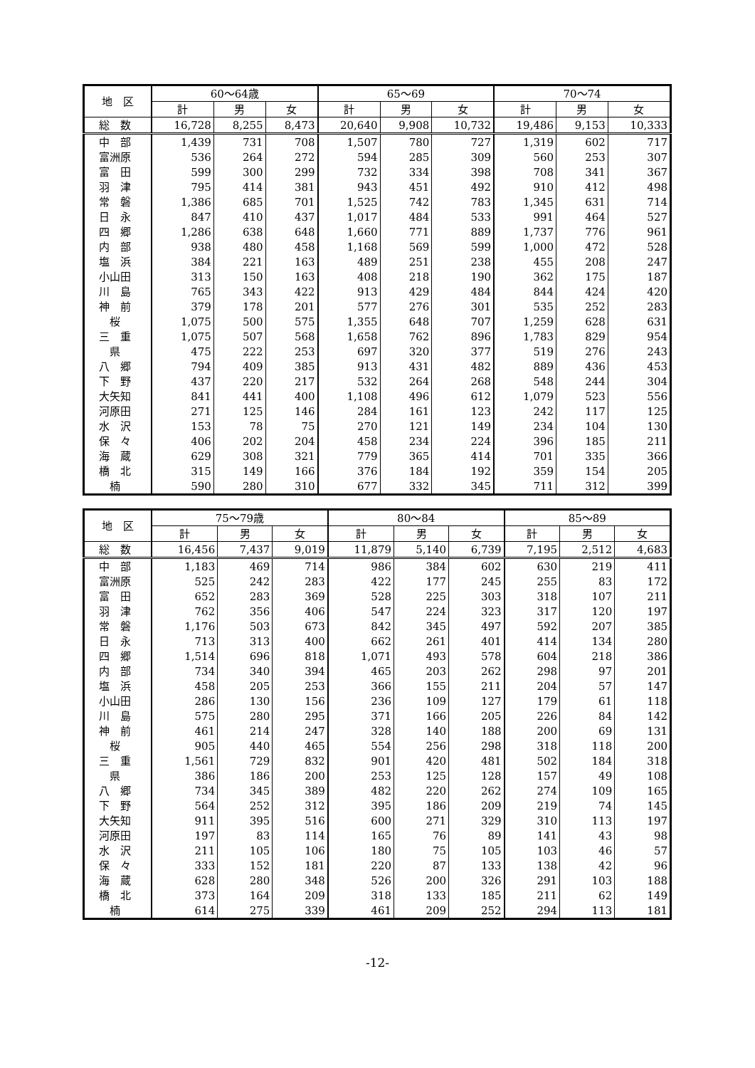| 地 区 | 60～64歳 | | | 65～69 | | | 70～74 | | |
| --- | --- | --- | --- | --- | --- | --- | --- | --- | --- |
| | 計 | 男 | 女 | 計 | 男 | 女 | 計 | 男 | 女 |
| 総 数 | 16,728 | 8,255 | 8,473 | 20,640 | 9,908 | 10,732 | 19,486 | 9,153 | 10,333 |
| 中 部 | 1,439 | 731 | 708 | 1,507 | 780 | 727 | 1,319 | 602 | 717 |
| 富洲原 | 536 | 264 | 272 | 594 | 285 | 309 | 560 | 253 | 307 |
| 富 田 | 599 | 300 | 299 | 732 | 334 | 398 | 708 | 341 | 367 |
| 羽 津 | 795 | 414 | 381 | 943 | 451 | 492 | 910 | 412 | 498 |
| 常 磐 | 1,386 | 685 | 701 | 1,525 | 742 | 783 | 1,345 | 631 | 714 |
| 日 永 | 847 | 410 | 437 | 1,017 | 484 | 533 | 991 | 464 | 527 |
| 四 郷 | 1,286 | 638 | 648 | 1,660 | 771 | 889 | 1,737 | 776 | 961 |
| 内 部 | 938 | 480 | 458 | 1,168 | 569 | 599 | 1,000 | 472 | 528 |
| 塩 浜 | 384 | 221 | 163 | 489 | 251 | 238 | 455 | 208 | 247 |
| 小山田 | 313 | 150 | 163 | 408 | 218 | 190 | 362 | 175 | 187 |
| 川 島 | 765 | 343 | 422 | 913 | 429 | 484 | 844 | 424 | 420 |
| 神 前 | 379 | 178 | 201 | 577 | 276 | 301 | 535 | 252 | 283 |
| 桜 | 1,075 | 500 | 575 | 1,355 | 648 | 707 | 1,259 | 628 | 631 |
| 三 重 | 1,075 | 507 | 568 | 1,658 | 762 | 896 | 1,783 | 829 | 954 |
| 県 | 475 | 222 | 253 | 697 | 320 | 377 | 519 | 276 | 243 |
| 八 郷 | 794 | 409 | 385 | 913 | 431 | 482 | 889 | 436 | 453 |
| 下 野 | 437 | 220 | 217 | 532 | 264 | 268 | 548 | 244 | 304 |
| 大矢知 | 841 | 441 | 400 | 1,108 | 496 | 612 | 1,079 | 523 | 556 |
| 河原田 | 271 | 125 | 146 | 284 | 161 | 123 | 242 | 117 | 125 |
| 水 沢 | 153 | 78 | 75 | 270 | 121 | 149 | 234 | 104 | 130 |
| 保 々 | 406 | 202 | 204 | 458 | 234 | 224 | 396 | 185 | 211 |
| 海 蔵 | 629 | 308 | 321 | 779 | 365 | 414 | 701 | 335 | 366 |
| 橋 北 | 315 | 149 | 166 | 376 | 184 | 192 | 359 | 154 | 205 |
| 楠 | 590 | 280 | 310 | 677 | 332 | 345 | 711 | 312 | 399 |
| 地 区 | 75～79歳 | | | 80～84 | | | 85～89 | | |
| --- | --- | --- | --- | --- | --- | --- | --- | --- | --- |
| | 計 | 男 | 女 | 計 | 男 | 女 | 計 | 男 | 女 |
| 総 数 | 16,456 | 7,437 | 9,019 | 11,879 | 5,140 | 6,739 | 7,195 | 2,512 | 4,683 |
| 中 部 | 1,183 | 469 | 714 | 986 | 384 | 602 | 630 | 219 | 411 |
| 富洲原 | 525 | 242 | 283 | 422 | 177 | 245 | 255 | 83 | 172 |
| 富 田 | 652 | 283 | 369 | 528 | 225 | 303 | 318 | 107 | 211 |
| 羽 津 | 762 | 356 | 406 | 547 | 224 | 323 | 317 | 120 | 197 |
| 常 磐 | 1,176 | 503 | 673 | 842 | 345 | 497 | 592 | 207 | 385 |
| 日 永 | 713 | 313 | 400 | 662 | 261 | 401 | 414 | 134 | 280 |
| 四 郷 | 1,514 | 696 | 818 | 1,071 | 493 | 578 | 604 | 218 | 386 |
| 内 部 | 734 | 340 | 394 | 465 | 203 | 262 | 298 | 97 | 201 |
| 塩 浜 | 458 | 205 | 253 | 366 | 155 | 211 | 204 | 57 | 147 |
| 小山田 | 286 | 130 | 156 | 236 | 109 | 127 | 179 | 61 | 118 |
| 川 島 | 575 | 280 | 295 | 371 | 166 | 205 | 226 | 84 | 142 |
| 神 前 | 461 | 214 | 247 | 328 | 140 | 188 | 200 | 69 | 131 |
| 桜 | 905 | 440 | 465 | 554 | 256 | 298 | 318 | 118 | 200 |
| 三 重 | 1,561 | 729 | 832 | 901 | 420 | 481 | 502 | 184 | 318 |
| 県 | 386 | 186 | 200 | 253 | 125 | 128 | 157 | 49 | 108 |
| 八 郷 | 734 | 345 | 389 | 482 | 220 | 262 | 274 | 109 | 165 |
| 下 野 | 564 | 252 | 312 | 395 | 186 | 209 | 219 | 74 | 145 |
| 大矢知 | 911 | 395 | 516 | 600 | 271 | 329 | 310 | 113 | 197 |
| 河原田 | 197 | 83 | 114 | 165 | 76 | 89 | 141 | 43 | 98 |
| 水 沢 | 211 | 105 | 106 | 180 | 75 | 105 | 103 | 46 | 57 |
| 保 々 | 333 | 152 | 181 | 220 | 87 | 133 | 138 | 42 | 96 |
| 海 蔵 | 628 | 280 | 348 | 526 | 200 | 326 | 291 | 103 | 188 |
| 橋 北 | 373 | 164 | 209 | 318 | 133 | 185 | 211 | 62 | 149 |
| 楠 | 614 | 275 | 339 | 461 | 209 | 252 | 294 | 113 | 181 |
-12-